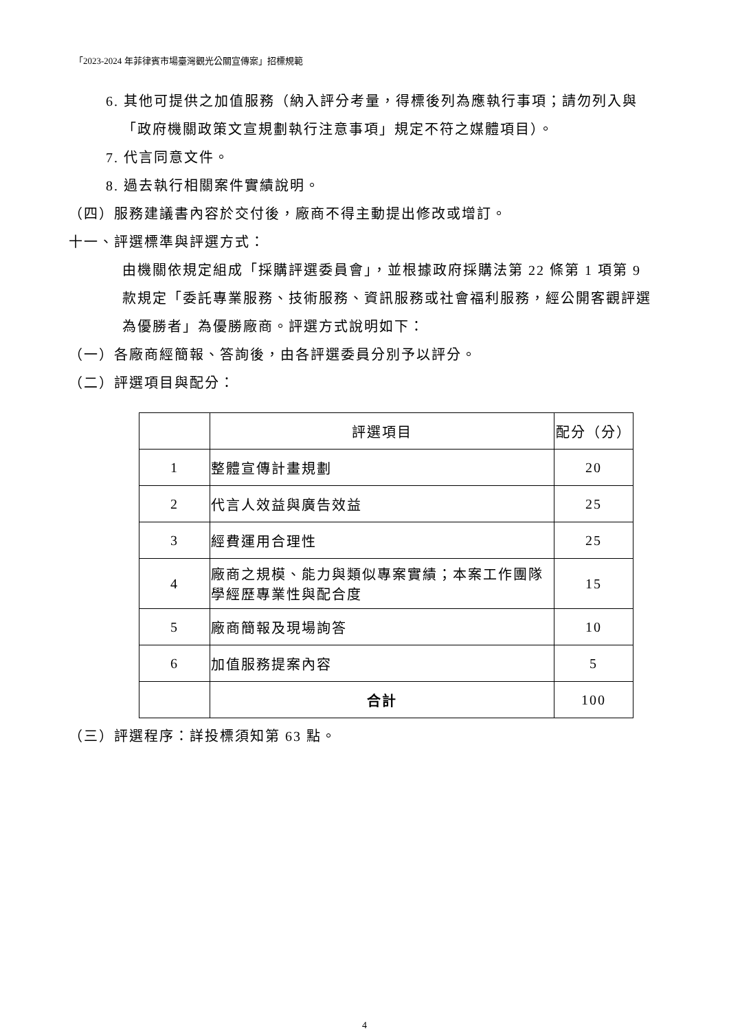「2023-2024 年菲律賓市場臺灣觀光公關宣傳案」招標規範
6. 其他可提供之加值服務（納入評分考量，得標後列為應執行事項；請勿列入與「政府機關政策文宣規劃執行注意事項」規定不符之媒體項目）。
7. 代言同意文件。
8. 過去執行相關案件實績說明。
（四）服務建議書內容於交付後，廠商不得主動提出修改或增訂。
十一、評選標準與評選方式：
由機關依規定組成「採購評選委員會」，並根據政府採購法第 22 條第 1 項第 9 款規定「委託專業服務、技術服務、資訊服務或社會福利服務，經公開客觀評選為優勝者」為優勝廠商。評選方式說明如下：
（一）各廠商經簡報、答詢後，由各評選委員分別予以評分。
（二）評選項目與配分：
| | 評選項目 | 配分（分） |
| 1 | 整體宣傳計畫規劃 | 20 |
| 2 | 代言人效益與廣告效益 | 25 |
| 3 | 經費運用合理性 | 25 |
| 4 | 廠商之規模、能力與類似專案實績；本案工作團隊學經歷專業性與配合度 | 15 |
| 5 | 廠商簡報及現場詢答 | 10 |
| 6 | 加值服務提案內容 | 5 |
| | 合計 | 100 |
（三）評選程序：詳投標須知第 63 點。
4